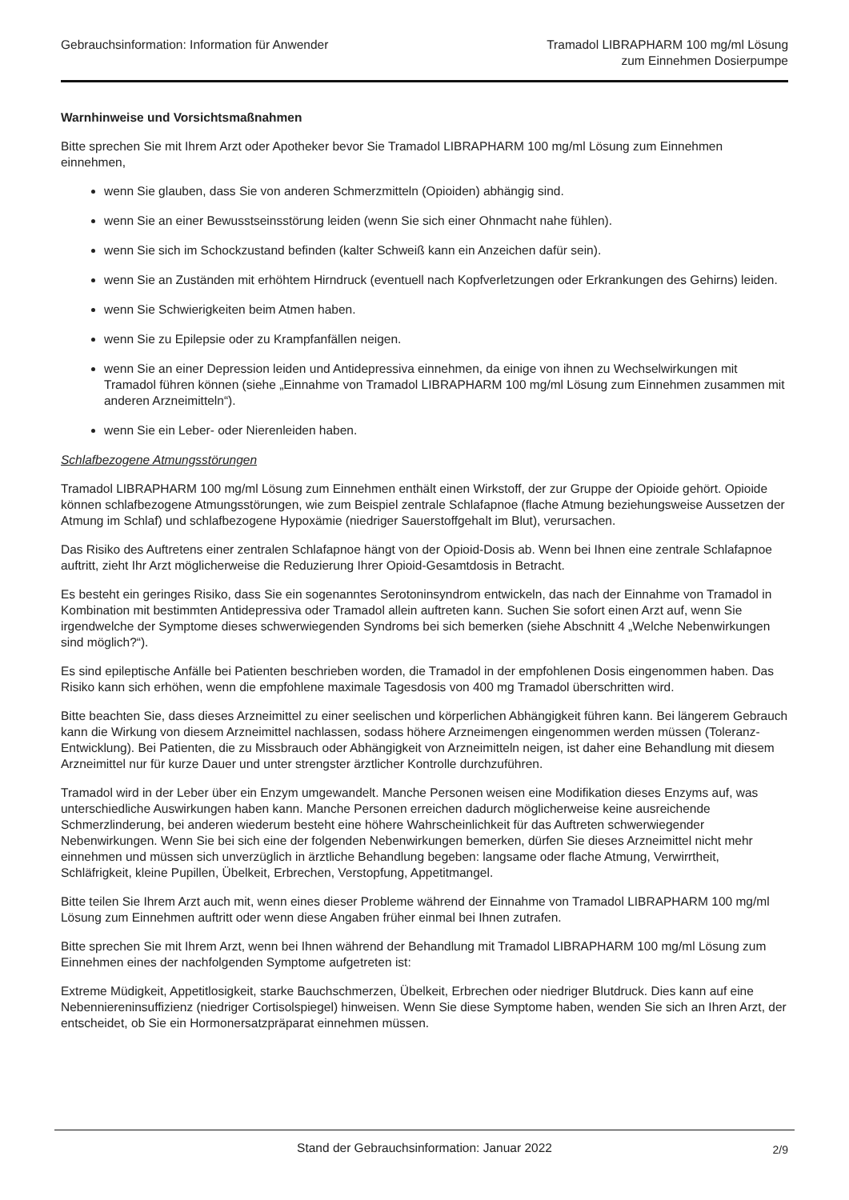Gebrauchsinformation: Information für Anwender
Tramadol LIBRAPHARM 100 mg/ml Lösung
zum Einnehmen Dosierpumpe
Warnhinweise und Vorsichtsmaßnahmen
Bitte sprechen Sie mit Ihrem Arzt oder Apotheker bevor Sie Tramadol LIBRAPHARM 100 mg/ml Lösung zum Einnehmen einnehmen,
wenn Sie glauben, dass Sie von anderen Schmerzmitteln (Opioiden) abhängig sind.
wenn Sie an einer Bewusstseinsstörung leiden (wenn Sie sich einer Ohnmacht nahe fühlen).
wenn Sie sich im Schockzustand befinden (kalter Schweiß kann ein Anzeichen dafür sein).
wenn Sie an Zuständen mit erhöhtem Hirndruck (eventuell nach Kopfverletzungen oder Erkrankungen des Gehirns) leiden.
wenn Sie Schwierigkeiten beim Atmen haben.
wenn Sie zu Epilepsie oder zu Krampfanfällen neigen.
wenn Sie an einer Depression leiden und Antidepressiva einnehmen, da einige von ihnen zu Wechselwirkungen mit Tramadol führen können (siehe „Einnahme von Tramadol LIBRAPHARM 100 mg/ml Lösung zum Einnehmen zusammen mit anderen Arzneimitteln“).
wenn Sie ein Leber- oder Nierenleiden haben.
Schlafbezogene Atmungsstörungen
Tramadol LIBRAPHARM 100 mg/ml Lösung zum Einnehmen enthält einen Wirkstoff, der zur Gruppe der Opioide gehört. Opioide können schlafbezogene Atmungsstörungen, wie zum Beispiel zentrale Schlafapnoe (flache Atmung beziehungsweise Aussetzen der Atmung im Schlaf) und schlafbezogene Hypoxämie (niedriger Sauerstoffgehalt im Blut), verursachen.
Das Risiko des Auftretens einer zentralen Schlafapnoe hängt von der Opioid-Dosis ab. Wenn bei Ihnen eine zentrale Schlafapnoe auftritt, zieht Ihr Arzt möglicherweise die Reduzierung Ihrer Opioid-Gesamtdosis in Betracht.
Es besteht ein geringes Risiko, dass Sie ein sogenanntes Serotoninsyndrom entwickeln, das nach der Einnahme von Tramadol in Kombination mit bestimmten Antidepressiva oder Tramadol allein auftreten kann. Suchen Sie sofort einen Arzt auf, wenn Sie irgendwelche der Symptome dieses schwerwiegenden Syndroms bei sich bemerken (siehe Abschnitt 4 „Welche Nebenwirkungen sind möglich?“).
Es sind epileptische Anfälle bei Patienten beschrieben worden, die Tramadol in der empfohlenen Dosis eingenommen haben. Das Risiko kann sich erhöhen, wenn die empfohlene maximale Tagesdosis von 400 mg Tramadol überschritten wird.
Bitte beachten Sie, dass dieses Arzneimittel zu einer seelischen und körperlichen Abhängigkeit führen kann. Bei längerem Gebrauch kann die Wirkung von diesem Arzneimittel nachlassen, sodass höhere Arzneimengen eingenommen werden müssen (Toleranz-Entwicklung). Bei Patienten, die zu Missbrauch oder Abhängigkeit von Arzneimitteln neigen, ist daher eine Behandlung mit diesem Arzneimittel nur für kurze Dauer und unter strengster ärztlicher Kontrolle durchzuführen.
Tramadol wird in der Leber über ein Enzym umgewandelt. Manche Personen weisen eine Modifikation dieses Enzyms auf, was unterschiedliche Auswirkungen haben kann. Manche Personen erreichen dadurch möglicherweise keine ausreichende Schmerzlinderung, bei anderen wiederum besteht eine höhere Wahrscheinlichkeit für das Auftreten schwerwiegender Nebenwirkungen. Wenn Sie bei sich eine der folgenden Nebenwirkungen bemerken, dürfen Sie dieses Arzneimittel nicht mehr einnehmen und müssen sich unverzüglich in ärztliche Behandlung begeben: langsame oder flache Atmung, Verwirrtheit, Schläfrigkeit, kleine Pupillen, Übelkeit, Erbrechen, Verstopfung, Appetitmangel.
Bitte teilen Sie Ihrem Arzt auch mit, wenn eines dieser Probleme während der Einnahme von Tramadol LIBRAPHARM 100 mg/ml Lösung zum Einnehmen auftritt oder wenn diese Angaben früher einmal bei Ihnen zutrafen.
Bitte sprechen Sie mit Ihrem Arzt, wenn bei Ihnen während der Behandlung mit Tramadol LIBRAPHARM 100 mg/ml Lösung zum Einnehmen eines der nachfolgenden Symptome aufgetreten ist:
Extreme Müdigkeit, Appetitlosigkeit, starke Bauchschmerzen, Übelkeit, Erbrechen oder niedriger Blutdruck. Dies kann auf eine Nebenniereninsuffizienz (niedriger Cortisolspiegel) hinweisen. Wenn Sie diese Symptome haben, wenden Sie sich an Ihren Arzt, der entscheidet, ob Sie ein Hormonersatzpräparat einnehmen müssen.
Stand der Gebrauchsinformation: Januar 2022 2/9